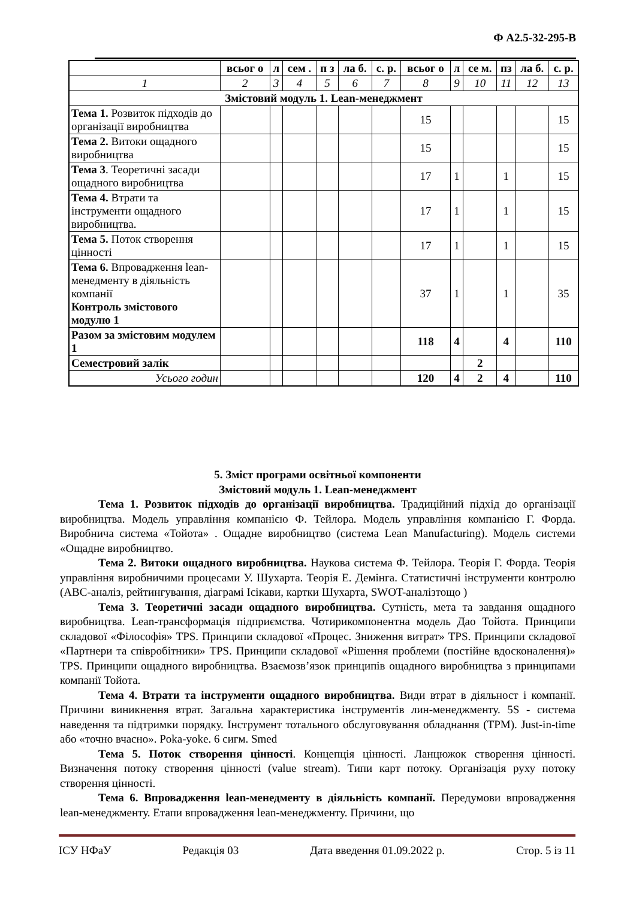Ф А2.5-32-295-В
| | всьог о | л | сем . | п з | ла б. | с. р. | всьог о | л | се м. | пз | ла б. | с. р. |
| --- | --- | --- | --- | --- | --- | --- | --- | --- | --- | --- | --- | --- |
| 1 | 2 | 3 | 4 | 5 | 6 | 7 | 8 | 9 | 10 | 11 | 12 | 13 |
| Змістовий модуль 1. Lean-менеджмент | | | | | | | | | | | | |
| Тема 1. Розвиток підходів до організації виробництва | | | | | | | 15 | | | | | 15 |
| Тема 2. Витоки ощадного виробництва | | | | | | | 15 | | | | | 15 |
| Тема 3 . Теоретичні засади ощадного виробництва | | | | | | | 17 | 1 | | 1 | | 15 |
| Тема 4. Втрати та інструменти ощадного виробництва. | | | | | | | 17 | 1 | | 1 | | 15 |
| Тема 5. Поток створення цінності | | | | | | | 17 | 1 | | 1 | | 15 |
| Тема 6. Впровадження lean-менедменту в діяльність компанії Контроль змістового модулю 1 | | | | | | | 37 | 1 | | 1 | | 35 |
| Разом за змістовим модулем 1 | | | | | | | 118 | 4 | | 4 | | 110 |
| Семестровий залік | | | | | | | | | 2 | | | |
| Усього годин | | | | | | | 120 | 4 | 2 | 4 | | 110 |
5. Зміст програми освітньої компоненти
Змістовий модуль 1. Lean-менеджмент
Тема 1. Розвиток підходів до організації виробництва. Традиційний підхід до організації виробництва. Модель управління компанією Ф. Тейлора. Модель управління компанією Г. Форда. Виробнича система «Тойота» . Ощадне виробництво (система Lean Manufacturing). Модель системи «Ощадне виробництво.
Тема 2. Витоки ощадного виробництва. Наукова система Ф. Тейлора. Теорія Г. Форда. Теорія управління виробничими процесами У. Шухарта. Теорія Е. Демінга. Статистичні інструменти контролю (АВС-аналіз, рейтингування, діаграмі Ісікави, картки Шухарта, SWOT-аналізтощо )
Тема 3. Теоретичні засади ощадного виробництва. Сутність, мета та завдання ощадного виробництва. Lean-трансформація підприємства. Чотирикомпонентна модель Дао Тойота. Принципи складової «Філософія» TPS. Принципи складової «Процес. Зниження витрат» TPS. Принципи складової «Партнери та співробітники» TPS. Принципи складової «Рішення проблеми (постійне вдосконалення)» TPS. Принципи ощадного виробництва. Взаємозв’язок принципів ощадного виробництва з принципами компанії Тойота.
Тема 4. Втрати та інструменти ощадного виробництва. Види втрат в діяльност і компанії. Причини виникнення втрат. Загальна характеристика інструментів лин-менеджменту. 5S - система наведення та підтримки порядку. Інструмент тотального обслуговування обладнання (TPM). Just-in-time або «точно вчасно». Poka-yoke. 6 сигм. Smed
Тема 5. Поток створення цінності. Концепція цінності. Ланцюжок створення цінності. Визначення потоку створення цінності (value stream). Типи карт потоку. Організація руху потоку створення цінності.
Тема 6. Впровадження lean-менедменту в діяльність компанії. Передумови впровадження lean-менеджменту. Етапи впровадження lean-менеджменту. Причини, що
ІСУ НФаУ Редакція 03 Дата введення 01.09.2022 р. Стор. 5 із 11